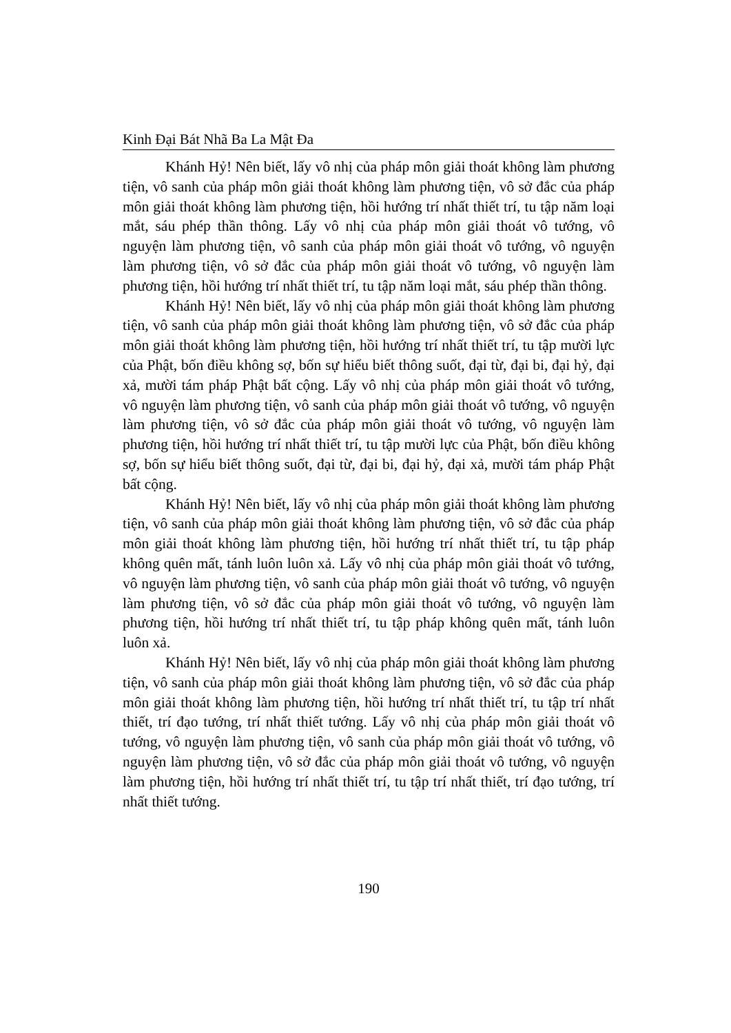Kinh Đại Bát Nhã Ba La Mật Đa
Khánh Hỷ! Nên biết, lấy vô nhị của pháp môn giải thoát không làm phương tiện, vô sanh của pháp môn giải thoát không làm phương tiện, vô sở đắc của pháp môn giải thoát không làm phương tiện, hồi hướng trí nhất thiết trí, tu tập năm loại mắt, sáu phép thần thông. Lấy vô nhị của pháp môn giải thoát vô tướng, vô nguyện làm phương tiện, vô sanh của pháp môn giải thoát vô tướng, vô nguyện làm phương tiện, vô sở đắc của pháp môn giải thoát vô tướng, vô nguyện làm phương tiện, hồi hướng trí nhất thiết trí, tu tập năm loại mắt, sáu phép thần thông.
Khánh Hỷ! Nên biết, lấy vô nhị của pháp môn giải thoát không làm phương tiện, vô sanh của pháp môn giải thoát không làm phương tiện, vô sở đắc của pháp môn giải thoát không làm phương tiện, hồi hướng trí nhất thiết trí, tu tập mười lực của Phật, bốn điều không sợ, bốn sự hiểu biết thông suốt, đại từ, đại bi, đại hỷ, đại xả, mười tám pháp Phật bất cộng. Lấy vô nhị của pháp môn giải thoát vô tướng, vô nguyện làm phương tiện, vô sanh của pháp môn giải thoát vô tướng, vô nguyện làm phương tiện, vô sở đắc của pháp môn giải thoát vô tướng, vô nguyện làm phương tiện, hồi hướng trí nhất thiết trí, tu tập mười lực của Phật, bốn điều không sợ, bốn sự hiểu biết thông suốt, đại từ, đại bi, đại hỷ, đại xả, mười tám pháp Phật bất cộng.
Khánh Hỷ! Nên biết, lấy vô nhị của pháp môn giải thoát không làm phương tiện, vô sanh của pháp môn giải thoát không làm phương tiện, vô sở đắc của pháp môn giải thoát không làm phương tiện, hồi hướng trí nhất thiết trí, tu tập pháp không quên mất, tánh luôn luôn xả. Lấy vô nhị của pháp môn giải thoát vô tướng, vô nguyện làm phương tiện, vô sanh của pháp môn giải thoát vô tướng, vô nguyện làm phương tiện, vô sở đắc của pháp môn giải thoát vô tướng, vô nguyện làm phương tiện, hồi hướng trí nhất thiết trí, tu tập pháp không quên mất, tánh luôn luôn xả.
Khánh Hỷ! Nên biết, lấy vô nhị của pháp môn giải thoát không làm phương tiện, vô sanh của pháp môn giải thoát không làm phương tiện, vô sở đắc của pháp môn giải thoát không làm phương tiện, hồi hướng trí nhất thiết trí, tu tập trí nhất thiết, trí đạo tướng, trí nhất thiết tướng. Lấy vô nhị của pháp môn giải thoát vô tướng, vô nguyện làm phương tiện, vô sanh của pháp môn giải thoát vô tướng, vô nguyện làm phương tiện, vô sở đắc của pháp môn giải thoát vô tướng, vô nguyện làm phương tiện, hồi hướng trí nhất thiết trí, tu tập trí nhất thiết, trí đạo tướng, trí nhất thiết tướng.
190